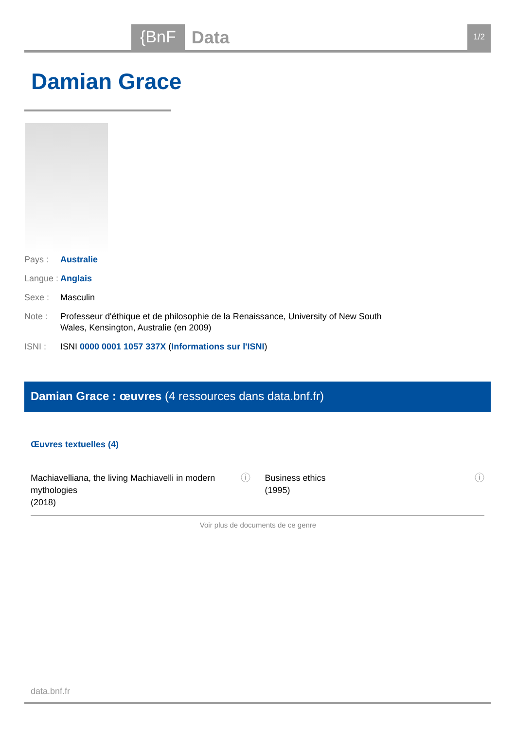{BnF Data 1/2
Damian Grace
Pays : Australie
Langue : Anglais
Sexe : Masculin
Note : Professeur d'éthique et de philosophie de la Renaissance, University of New South Wales, Kensington, Australie (en 2009)
ISNI : ISNI 0000 0001 1057 337X (Informations sur l'ISNI)
Damian Grace : œuvres (4 ressources dans data.bnf.fr)
Œuvres textuelles (4)
Machiavelliana, the living Machiavelli in modern mythologies
(2018) ⓘ
Business ethics
(1995) ⓘ
Voir plus de documents de ce genre
data.bnf.fr